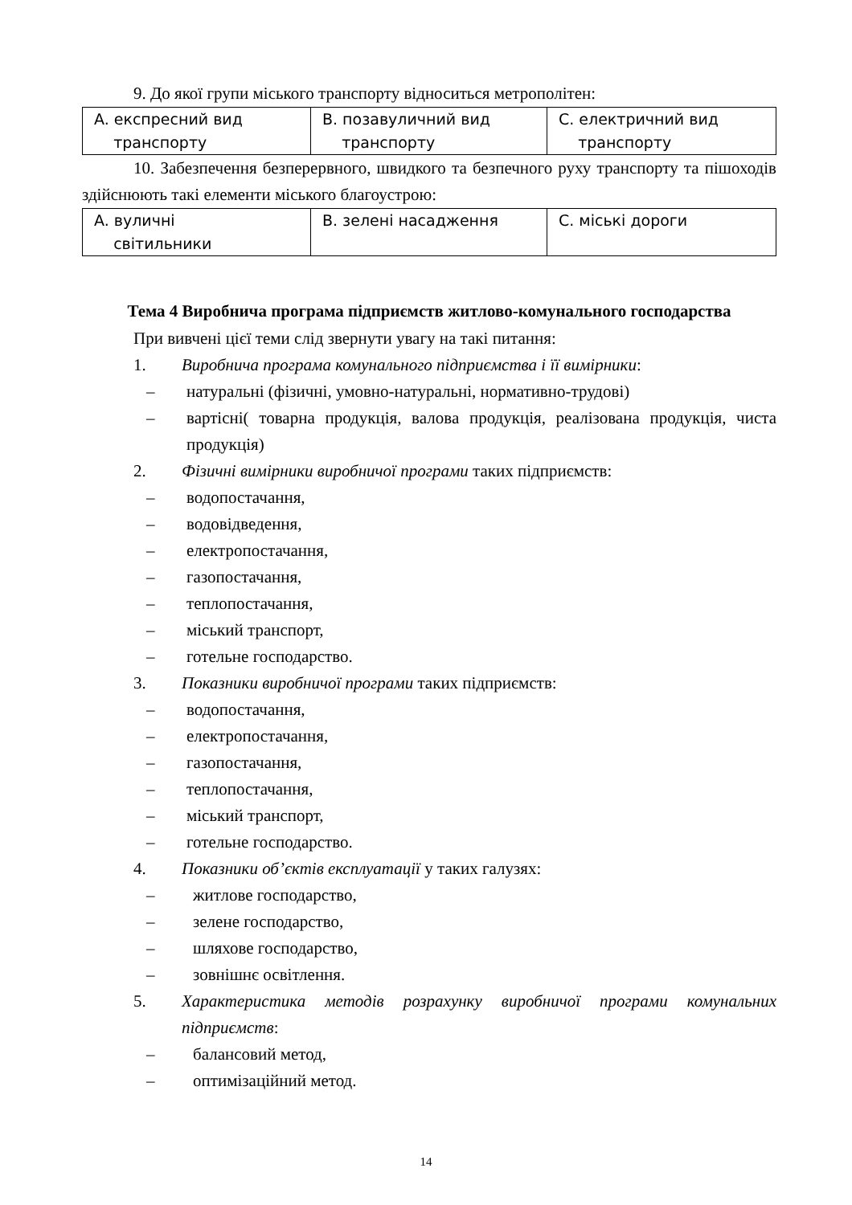9. До якої групи міського транспорту відноситься метрополітен:
| A. експресний вид транспорту | B. позавуличний вид транспорту | C. електричний вид транспорту |
10. Забезпечення безперервного, швидкого та безпечного руху транспорту та пішоходів здійснюють такі елементи міського благоустрою:
| A. вуличні світильники | B. зелені насадження | C. міські дороги |
Тема 4 Виробнича програма підприємств житлово-комунального господарства
При вивчені цієї теми слід звернути увагу на такі питання:
1. Виробнича програма комунального підприємства і її вимірники:
– натуральні (фізичні, умовно-натуральні, нормативно-трудові)
– вартісні( товарна продукція, валова продукція, реалізована продукція, чиста продукція)
2. Фізичні вимірники виробничої програми таких підприємств:
– водопостачання,
– водовідведення,
– електропостачання,
– газопостачання,
– теплопостачання,
– міський транспорт,
– готельне господарство.
3. Показники виробничої програми таких підприємств:
– водопостачання,
– електропостачання,
– газопостачання,
– теплопостачання,
– міський транспорт,
– готельне господарство.
4. Показники об’єктів експлуатації у таких галузях:
– житлове господарство,
– зелене господарство,
– шляхове господарство,
– зовнішнє освітлення.
5. Характеристика методів розрахунку виробничої програми комунальних підприємств:
– балансовий метод,
– оптимізаційний метод.
14